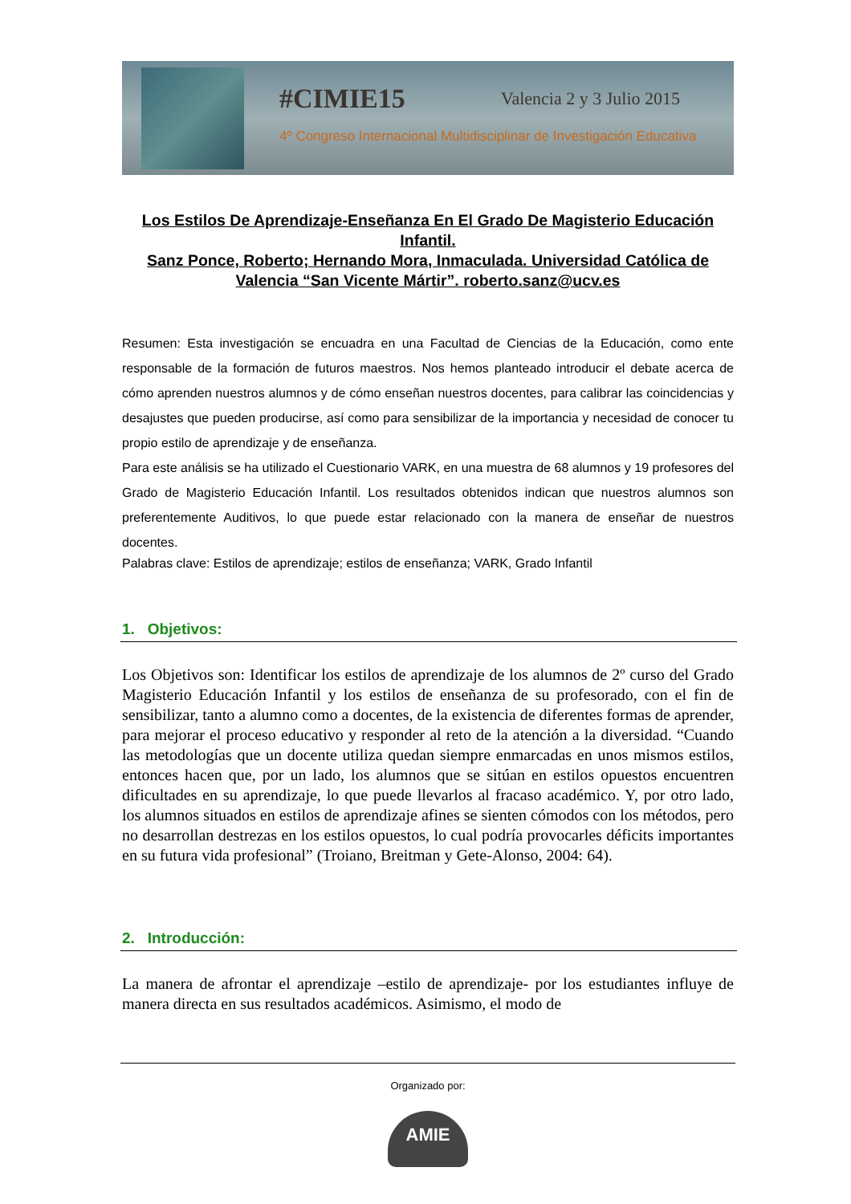#CIMIE15 Valencia 2 y 3 Julio 2015
4º Congreso Internacional Multidisciplinar de Investigación Educativa
Los Estilos De Aprendizaje-Enseñanza En El Grado De Magisterio Educación Infantil.
Sanz Ponce, Roberto; Hernando Mora, Inmaculada. Universidad Católica de Valencia “San Vicente Mártir”. roberto.sanz@ucv.es
Resumen: Esta investigación se encuadra en una Facultad de Ciencias de la Educación, como ente responsable de la formación de futuros maestros. Nos hemos planteado introducir el debate acerca de cómo aprenden nuestros alumnos y de cómo enseñan nuestros docentes, para calibrar las coincidencias y desajustes que pueden producirse, así como para sensibilizar de la importancia y necesidad de conocer tu propio estilo de aprendizaje y de enseñanza.
Para este análisis se ha utilizado el Cuestionario VARK, en una muestra de 68 alumnos y 19 profesores del Grado de Magisterio Educación Infantil. Los resultados obtenidos indican que nuestros alumnos son preferentemente Auditivos, lo que puede estar relacionado con la manera de enseñar de nuestros docentes.
Palabras clave: Estilos de aprendizaje; estilos de enseñanza; VARK, Grado Infantil
1. Objetivos:
Los Objetivos son: Identificar los estilos de aprendizaje de los alumnos de 2º curso del Grado Magisterio Educación Infantil y los estilos de enseñanza de su profesorado, con el fin de sensibilizar, tanto a alumno como a docentes, de la existencia de diferentes formas de aprender, para mejorar el proceso educativo y responder al reto de la atención a la diversidad. “Cuando las metodologías que un docente utiliza quedan siempre enmarcadas en unos mismos estilos, entonces hacen que, por un lado, los alumnos que se sitúan en estilos opuestos encuentren dificultades en su aprendizaje, lo que puede llevarlos al fracaso académico. Y, por otro lado, los alumnos situados en estilos de aprendizaje afines se sienten cómodos con los métodos, pero no desarrollan destrezas en los estilos opuestos, lo cual podría provocarles déficits importantes en su futura vida profesional” (Troiano, Breitman y Gete-Alonso, 2004: 64).
2. Introducción:
La manera de afrontar el aprendizaje –estilo de aprendizaje- por los estudiantes influye de manera directa en sus resultados académicos. Asimismo, el modo de
Organizado por:
AMIE